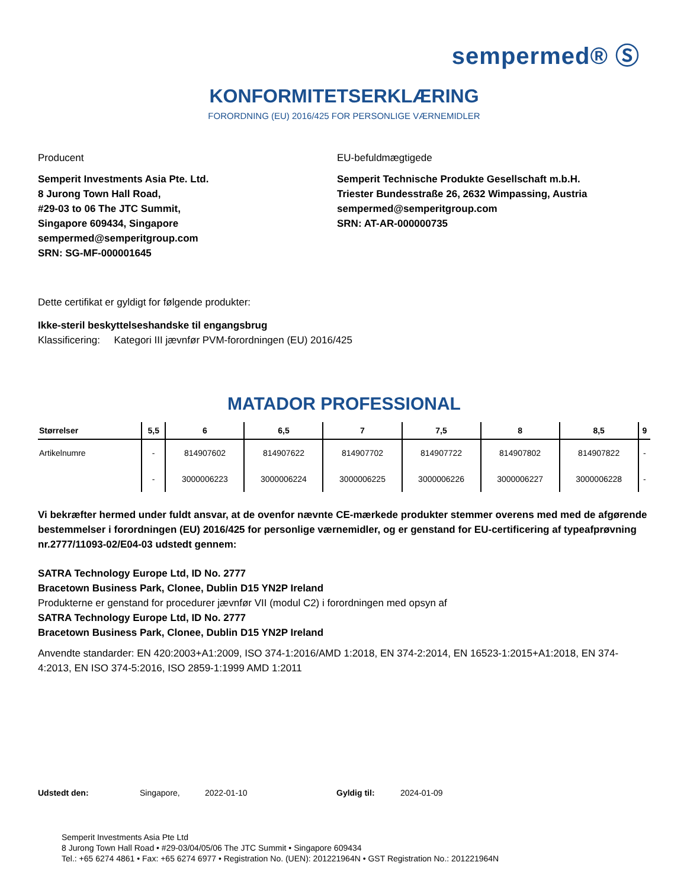sempermed® Ⓢ
KONFORMITETSERKLÆRING
FORORDNING (EU) 2016/425 FOR PERSONLIGE VÆRNEMIDLER
Producent
Semperit Investments Asia Pte. Ltd.
8 Jurong Town Hall Road,
#29-03 to 06 The JTC Summit,
Singapore 609434, Singapore
sempermed@semperitgroup.com
SRN: SG-MF-000001645
EU-befuldmægtigede
Semperit Technische Produkte Gesellschaft m.b.H.
Triester Bundesstraße 26, 2632 Wimpassing, Austria
sempermed@semperitgroup.com
SRN: AT-AR-000000735
Dette certifikat er gyldigt for følgende produkter:
Ikke-steril beskyttelseshandske til engangsbrug
Klassificering: Kategori III jævnfør PVM-forordningen (EU) 2016/425
MATADOR PROFESSIONAL
| Størrelser | 5,5 | 6 | 6,5 | 7 | 7,5 | 8 | 8,5 | 9 |
| --- | --- | --- | --- | --- | --- | --- | --- | --- |
| Artikelnumre | - | 814907602 | 814907622 | 814907702 | 814907722 | 814907802 | 814907822 | - |
| | - | 3000006223 | 3000006224 | 3000006225 | 3000006226 | 3000006227 | 3000006228 | - |
Vi bekræfter hermed under fuldt ansvar, at de ovenfor nævnte CE-mærkede produkter stemmer overens med med de afgørende bestemmelser i forordningen (EU) 2016/425 for personlige værnemidler, og er genstand for EU-certificering af typeafprøvning nr.2777/11093-02/E04-03 udstedt gennem:
SATRA Technology Europe Ltd, ID No. 2777
Bracetown Business Park, Clonee, Dublin D15 YN2P Ireland
Produkterne er genstand for procedurer jævnfør VII (modul C2) i forordningen med opsyn af
SATRA Technology Europe Ltd, ID No. 2777
Bracetown Business Park, Clonee, Dublin D15 YN2P Ireland
Anvendte standarder: EN 420:2003+A1:2009, ISO 374-1:2016/AMD 1:2018, EN 374-2:2014, EN 16523-1:2015+A1:2018, EN 374-4:2013, EN ISO 374-5:2016, ISO 2859-1:1999 AMD 1:2011
Udstedt den: Singapore, 2022-01-10 Gyldig til: 2024-01-09
Semperit Investments Asia Pte Ltd
8 Jurong Town Hall Road • #29-03/04/05/06 The JTC Summit • Singapore 609434
Tel.: +65 6274 4861 • Fax: +65 6274 6977 • Registration No. (UEN): 201221964N • GST Registration No.: 201221964N